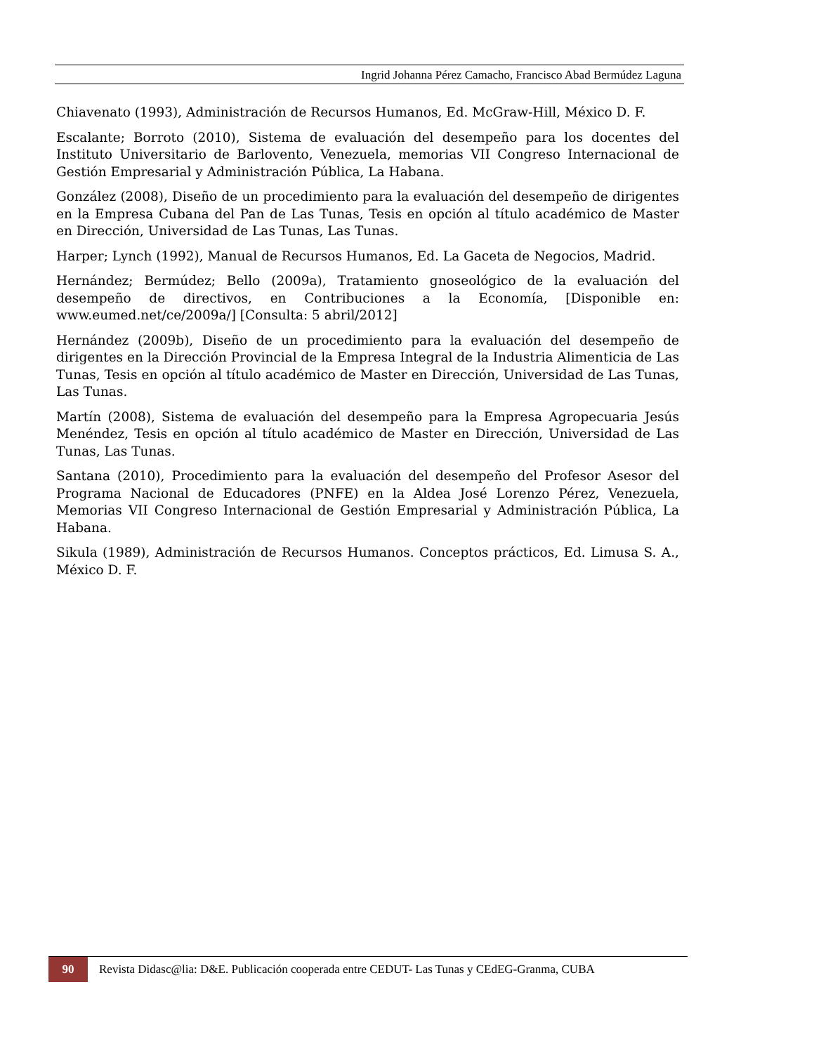Ingrid Johanna Pérez Camacho, Francisco Abad Bermúdez Laguna
Chiavenato (1993), Administración de Recursos Humanos, Ed. McGraw-Hill, México D. F.
Escalante; Borroto (2010), Sistema de evaluación del desempeño para los docentes del Instituto Universitario de Barlovento, Venezuela, memorias VII Congreso Internacional de Gestión Empresarial y Administración Pública, La Habana.
González (2008), Diseño de un procedimiento para la evaluación del desempeño de dirigentes en la Empresa Cubana del Pan de Las Tunas, Tesis en opción al título académico de Master en Dirección, Universidad de Las Tunas, Las Tunas.
Harper; Lynch (1992), Manual de Recursos Humanos, Ed. La Gaceta de Negocios, Madrid.
Hernández; Bermúdez; Bello (2009a), Tratamiento gnoseológico de la evaluación del desempeño de directivos, en Contribuciones a la Economía, [Disponible en: www.eumed.net/ce/2009a/] [Consulta: 5 abril/2012]
Hernández (2009b), Diseño de un procedimiento para la evaluación del desempeño de dirigentes en la Dirección Provincial de la Empresa Integral de la Industria Alimenticia de Las Tunas, Tesis en opción al título académico de Master en Dirección, Universidad de Las Tunas, Las Tunas.
Martín (2008), Sistema de evaluación del desempeño para la Empresa Agropecuaria Jesús Menéndez, Tesis en opción al título académico de Master en Dirección, Universidad de Las Tunas, Las Tunas.
Santana (2010), Procedimiento para la evaluación del desempeño del Profesor Asesor del Programa Nacional de Educadores (PNFE) en la Aldea José Lorenzo Pérez, Venezuela, Memorias VII Congreso Internacional de Gestión Empresarial y Administración Pública, La Habana.
Sikula (1989), Administración de Recursos Humanos. Conceptos prácticos, Ed. Limusa S. A., México D. F.
90
Revista Didasc@lia: D&E. Publicación cooperada entre CEDUT- Las Tunas y CEdEG-Granma, CUBA